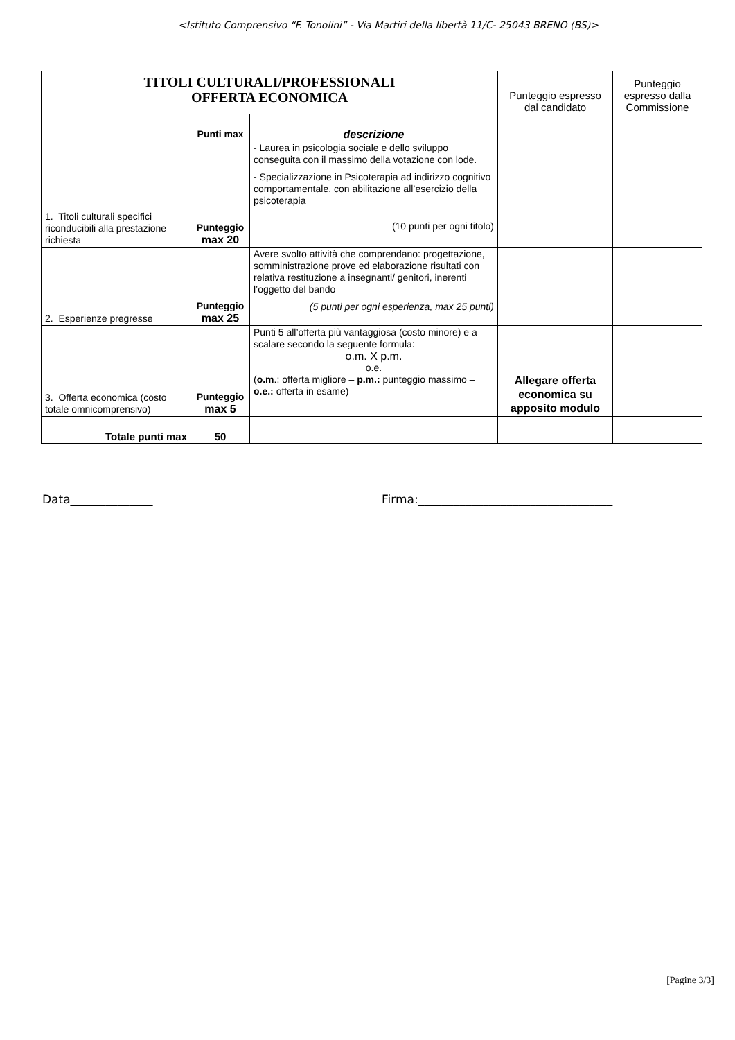<Istituto Comprensivo “F. Tonolini” - Via Martiri della libertà 11/C- 25043 BRENO (BS)>
| TITOLI CULTURALI/PROFESSIONALI OFFERTA ECONOMICA | | | Punteggio espresso dal candidato | Punteggio espresso dalla Commissione |
| | Punti max | descrizione | | |
| 1. Titoli culturali specifici riconducibili alla prestazione richiesta | Punteggio max 20 | - Laurea in psicologia sociale e dello sviluppo conseguita con il massimo della votazione con lode. - Specializzazione in Psicoterapia ad indirizzo cognitivo comportamentale, con abilitazione all’esercizio della psicoterapia (10 punti per ogni titolo) | | |
| 2. Esperienze pregresse | Punteggio max 25 | Avere svolto attività che comprendano: progettazione, somministrazione prove ed elaborazione risultati con relativa restituzione a insegnanti/ genitori, inerenti l’oggetto del bando (5 punti per ogni esperienza, max 25 punti) | | |
| 3. Offerta economica (costo totale omnicomprensivo) | Punteggio max 5 | Punti 5 all’offerta più vantaggiosa (costo minore) e a scalare secondo la seguente formula: o.m. X p.m. o.e. ( o.m .: offerta migliore – p.m.: punteggio massimo – o.e.: offerta in esame) | Allegare offerta economica su apposito modulo | |
| Totale punti max | 50 | | | |
Data______________ Firma:_________________________________
[Pagine 3/3]